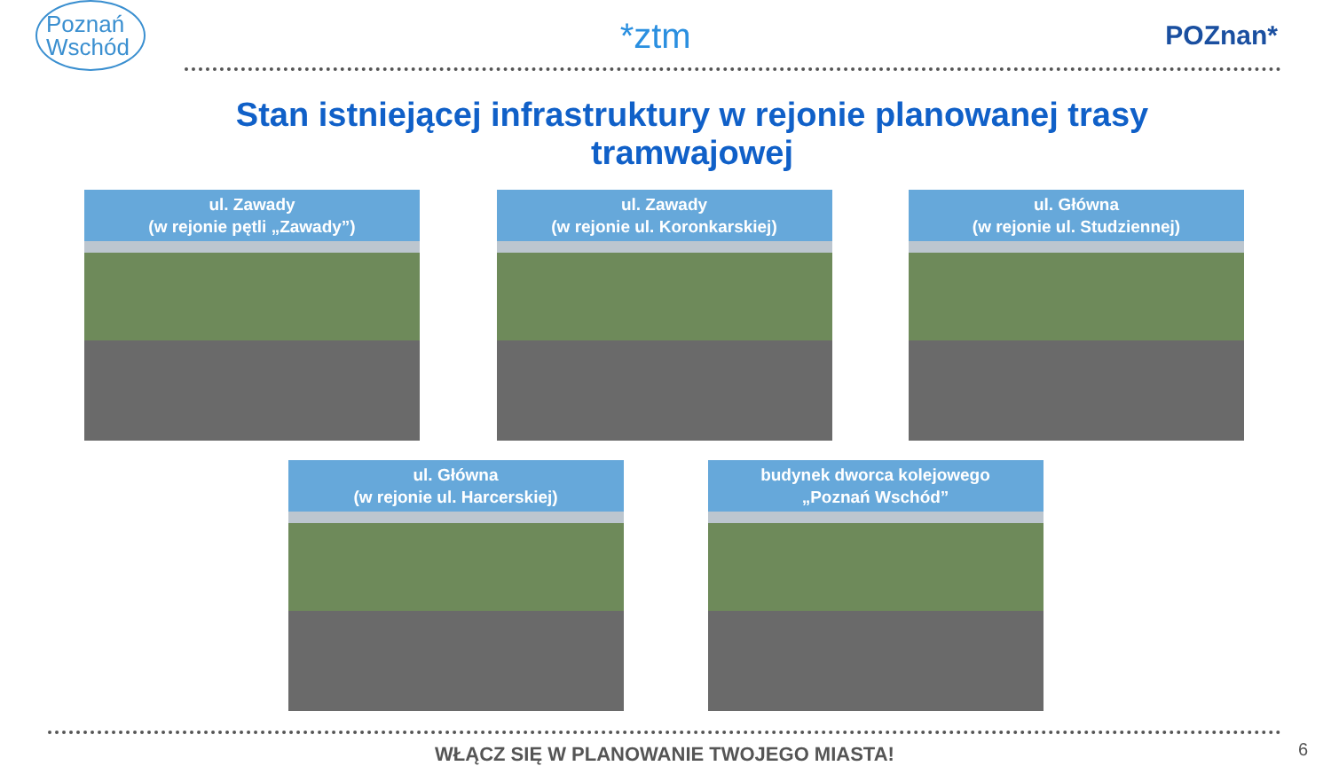Poznań
Wschód
*ztm
POZnan*
Stan istniejącej infrastruktury w rejonie planowanej trasy tramwajowej
ul. Zawady
(w rejonie pętli „Zawady”)
ul. Zawady
(w rejonie ul. Koronkarskiej)
ul. Główna
(w rejonie ul. Studziennej)
ul. Główna
(w rejonie ul. Harcerskiej)
budynek dworca kolejowego
„Poznań Wschód”
WŁĄCZ SIĘ W PLANOWANIE TWOJEGO MIASTA! 6